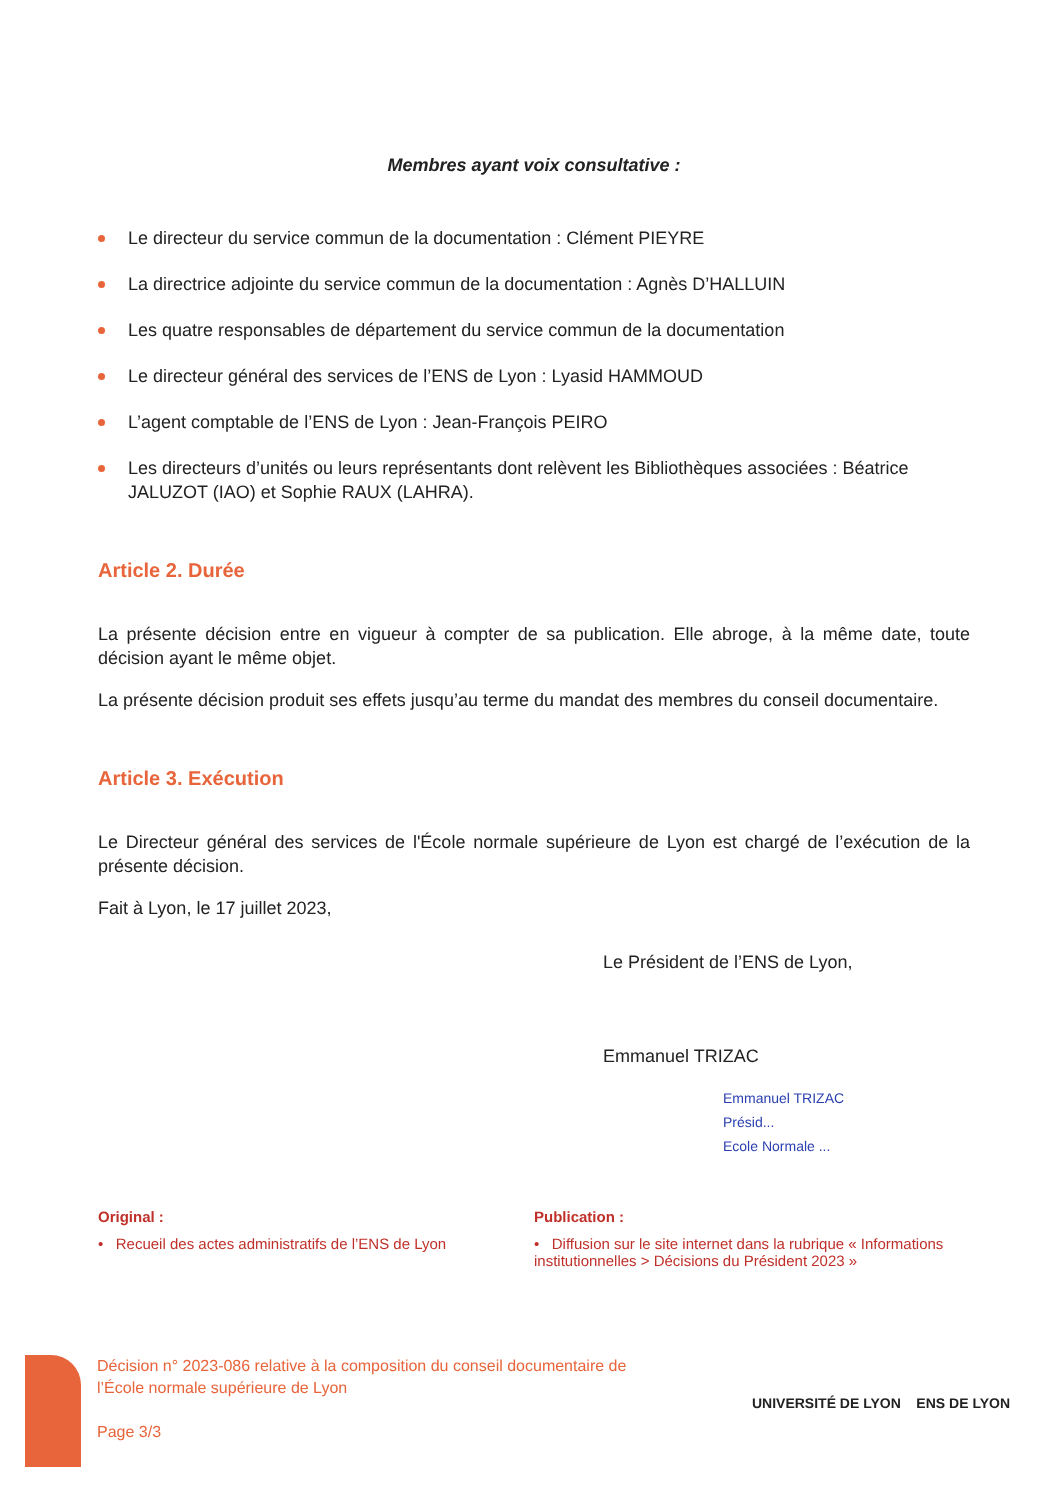Membres ayant voix consultative :
Le directeur du service commun de la documentation : Clément PIEYRE
La directrice adjointe du service commun de la documentation : Agnès D’HALLUIN
Les quatre responsables de département du service commun de la documentation
Le directeur général des services de l’ENS de Lyon : Lyasid HAMMOUD
L’agent comptable de l’ENS de Lyon : Jean-François PEIRO
Les directeurs d’unités ou leurs représentants dont relèvent les Bibliothèques associées : Béatrice JALUZOT (IAO) et Sophie RAUX (LAHRA).
Article 2. Durée
La présente décision entre en vigueur à compter de sa publication. Elle abroge, à la même date, toute décision ayant le même objet.
La présente décision produit ses effets jusqu’au terme du mandat des membres du conseil documentaire.
Article 3. Exécution
Le Directeur général des services de l'École normale supérieure de Lyon est chargé de l’exécution de la présente décision.
Fait à Lyon, le 17 juillet 2023,
Le Président de l’ENS de Lyon,
Emmanuel TRIZAC
Emmanuel TRIZAC
Présid...
Ecole Normale ...
Original :
• Recueil des actes administratifs de l’ENS de Lyon
Publication :
• Diffusion sur le site internet dans la rubrique « Informations institutionnelles > Décisions du Président 2023 »
Décision n° 2023-086 relative à la composition du conseil documentaire de
l’École normale supérieure de Lyon
Page 3/3
UNIVERSITÉ DE LYON ENS DE LYON